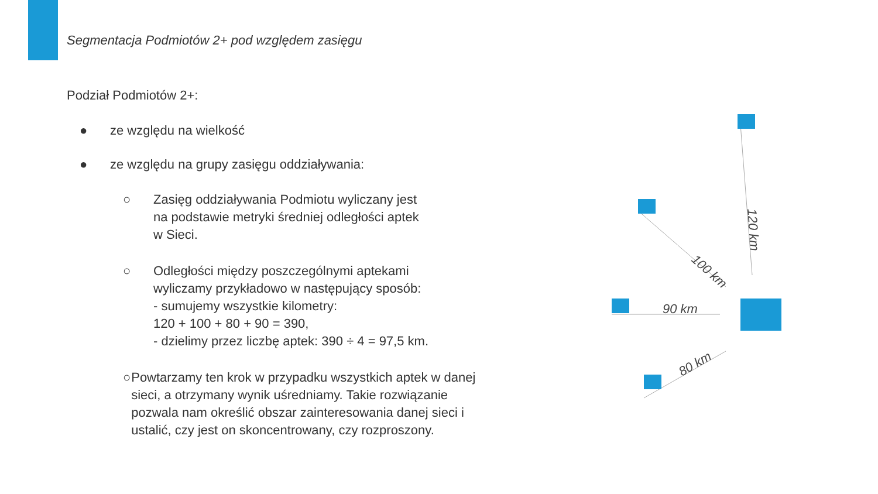Segmentacja Podmiotów 2+ pod względem zasięgu
Podział Podmiotów 2+:
● ze względu na wielkość
● ze względu na grupy zasięgu oddziaływania:
○ Zasięg oddziaływania Podmiotu wyliczany jest
na podstawie metryki średniej odległości aptek
w Sieci.
○ Odległości między poszczególnymi aptekami
wyliczamy przykładowo w następujący sposób:
- sumujemy wszystkie kilometry:
120 + 100 + 80 + 90 = 390,
- dzielimy przez liczbę aptek: 390 ÷ 4 = 97,5 km.
○ Powtarzamy ten krok w przypadku wszystkich aptek w danej sieci, a otrzymany wynik uśredniamy. Takie rozwiązanie pozwala nam określić obszar zainteresowania danej sieci i ustalić, czy jest on skoncentrowany, czy rozproszony.
120 km
100 km
90 km
80 km